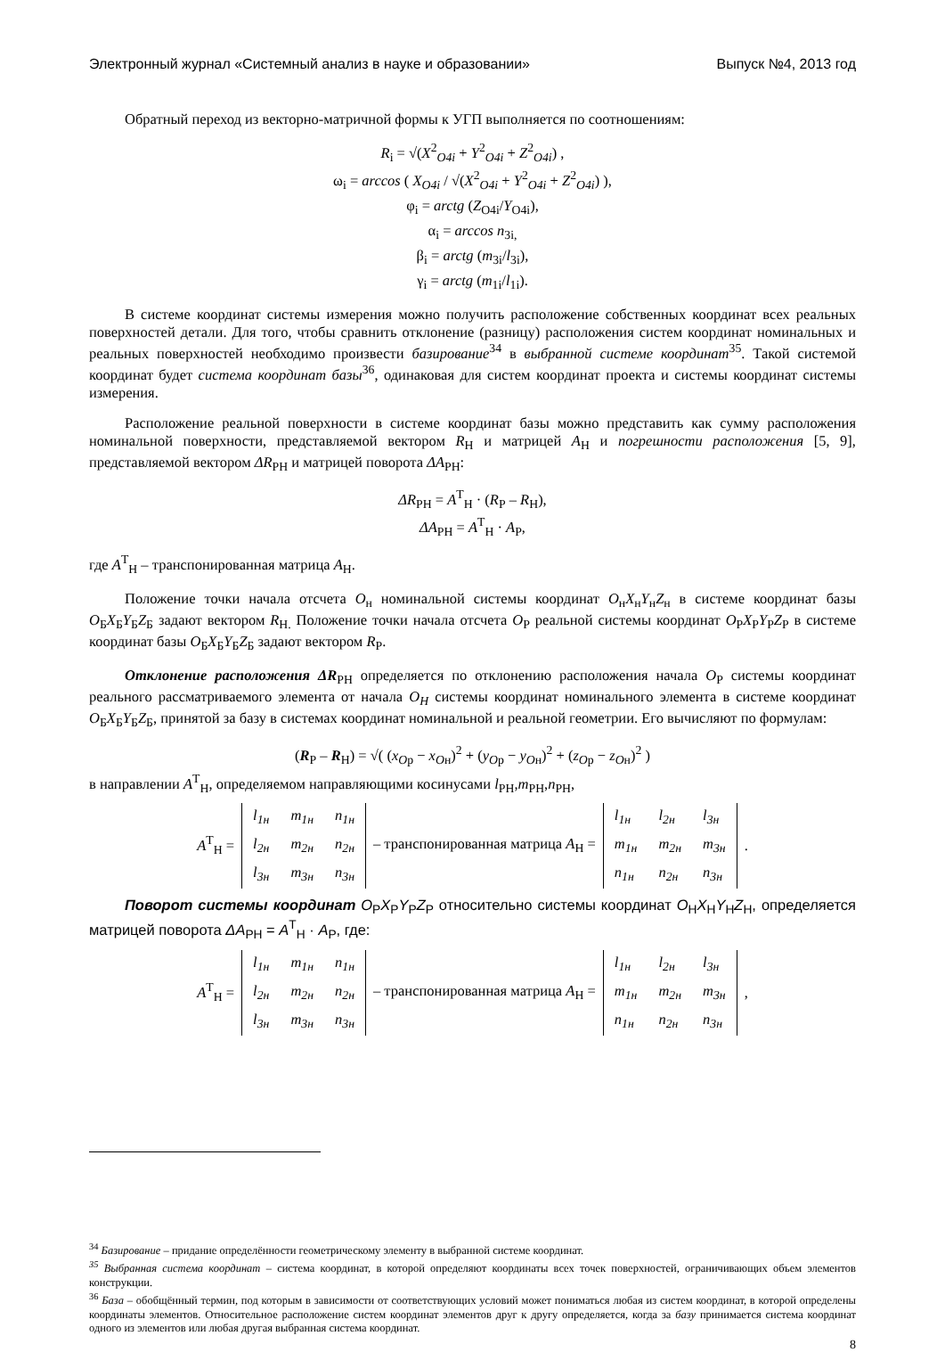Электронный журнал «Системный анализ в науке и образовании» Выпуск №4, 2013 год
Обратный переход из векторно-матричной формы к УГП выполняется по соотношениям:
R<sub>i</sub> = √(X<sup>2</sup><sub>O4i</sub> + Y<sup>2</sup><sub>O4i</sub> + Z<sup>2</sup><sub>O4i</sub>) ,
ω<sub>i</sub> = arccos ( X<sub>O4i</sub> / √(X<sup>2</sup><sub>O4i</sub> + Y<sup>2</sup><sub>O4i</sub> + Z<sup>2</sup><sub>O4i</sub>) ),
φ<sub>i</sub> = arctg (Z<sub>O4i</sub>/Y<sub>O4i</sub>),
α<sub>i</sub> = arccos n<sub>3i,</sub>
β<sub>i</sub> = arctg (m<sub>3i</sub>/l<sub>3i</sub>),
γ<sub>i</sub> = arctg (m<sub>1i</sub>/l<sub>1i</sub>).
В системе координат системы измерения можно получить расположение собственных координат всех реальных поверхностей детали. Для того, чтобы сравнить отклонение (разницу) расположения систем координат номинальных и реальных поверхностей необходимо произвести базирование<sup>34</sup> в выбранной системе координат<sup>35</sup>. Такой системой координат будет система координат базы<sup>36</sup>, одинаковая для систем координат проекта и системы координат системы измерения.
Расположение реальной поверхности в системе координат базы можно представить как сумму расположения номинальной поверхности, представляемой вектором R<sub>Н</sub> и матрицей A<sub>Н</sub> и погрешности расположения [5, 9], представляемой вектором ΔR<sub>РН</sub> и матрицей поворота ΔA<sub>РН</sub>:
ΔR<sub>РН</sub> = A<sup>T</sup><sub>Н</sub> · (R<sub>Р</sub> – R<sub>Н</sub>),
ΔA<sub>РН</sub> = A<sup>T</sup><sub>Н</sub> · A<sub>Р</sub>,
где A<sup>T</sup><sub>Н</sub> – транспонированная матрица A<sub>Н</sub>.
Положение точки начала отсчета O<sub>н</sub> номинальной системы координат O<sub>н</sub>X<sub>н</sub>Y<sub>н</sub>Z<sub>н</sub> в системе координат базы O<sub>Б</sub>X<sub>Б</sub>Y<sub>Б</sub>Z<sub>Б</sub> задают вектором R<sub>Н.</sub> Положение точки начала отсчета O<sub>Р</sub> реальной системы координат O<sub>Р</sub>X<sub>Р</sub>Y<sub>Р</sub>Z<sub>Р</sub> в системе координат базы O<sub>Б</sub>X<sub>Б</sub>Y<sub>Б</sub>Z<sub>Б</sub> задают вектором R<sub>Р</sub>.
Отклонение расположения ΔR<sub>РН</sub> определяется по отклонению расположения начала O<sub>Р</sub> системы координат реального рассматриваемого элемента от начала O<sub>H</sub> системы координат номинального элемента в системе координат O<sub>Б</sub>X<sub>Б</sub>Y<sub>Б</sub>Z<sub>Б</sub>, принятой за базу в системах координат номинальной и реальной геометрии. Его вычисляют по формулам:
(R<sub>Р</sub> – R<sub>Н</sub>) = √( (x<sub>Oр</sub> − x<sub>Oн</sub>)<sup>2</sup> + (y<sub>Oр</sub> − y<sub>Oн</sub>)<sup>2</sup> + (z<sub>Oр</sub> − z<sub>Oн</sub>)<sup>2</sup> )
в направлении A<sup>T</sup><sub>Н</sub>, определяемом направляющими косинусами l<sub>РН</sub>,m<sub>РН</sub>,n<sub>РН</sub>,
A<sup>T</sup><sub>Н</sub> =
| l<sub>1н</sub> | m<sub>1н</sub> | n<sub>1н</sub> |
| l<sub>2н</sub> | m<sub>2н</sub> | n<sub>2н</sub> |
| l<sub>3н</sub> | m<sub>3н</sub> | n<sub>3н</sub> |
– транспонированная матрица A<sub>Н</sub> =
| l<sub>1н</sub> | l<sub>2н</sub> | l<sub>3н</sub> |
| m<sub>1н</sub> | m<sub>2н</sub> | m<sub>3н</sub> |
| n<sub>1н</sub> | n<sub>2н</sub> | n<sub>3н</sub> |
.
Поворот системы координат O<sub>Р</sub>X<sub>Р</sub>Y<sub>Р</sub>Z<sub>Р</sub> относительно системы координат O<sub>Н</sub>X<sub>Н</sub>Y<sub>Н</sub>Z<sub>Н</sub>, определяется матрицей поворота ΔA<sub>РН</sub> = A<sup>T</sup><sub>Н</sub> · A<sub>Р</sub>, где:
A<sup>T</sup><sub>Н</sub> =
| l<sub>1н</sub> | m<sub>1н</sub> | n<sub>1н</sub> |
| l<sub>2н</sub> | m<sub>2н</sub> | n<sub>2н</sub> |
| l<sub>3н</sub> | m<sub>3н</sub> | n<sub>3н</sub> |
– транспонированная матрица A<sub>Н</sub> =
| l<sub>1н</sub> | l<sub>2н</sub> | l<sub>3н</sub> |
| m<sub>1н</sub> | m<sub>2н</sub> | m<sub>3н</sub> |
| n<sub>1н</sub> | n<sub>2н</sub> | n<sub>3н</sub> |
,
<sup>34</sup> Базирование – придание определённости геометрическому элементу в выбранной системе координат.
<sup>35</sup> Выбранная система координат – система координат, в которой определяют координаты всех точек поверхностей, ограничивающих объем элементов конструкции.
<sup>36</sup> База – обобщённый термин, под которым в зависимости от соответствующих условий может пониматься любая из систем координат, в которой определены координаты элементов. Относительное расположение систем координат элементов друг к другу определяется, когда за базу принимается система координат одного из элементов или любая другая выбранная система координат.
8